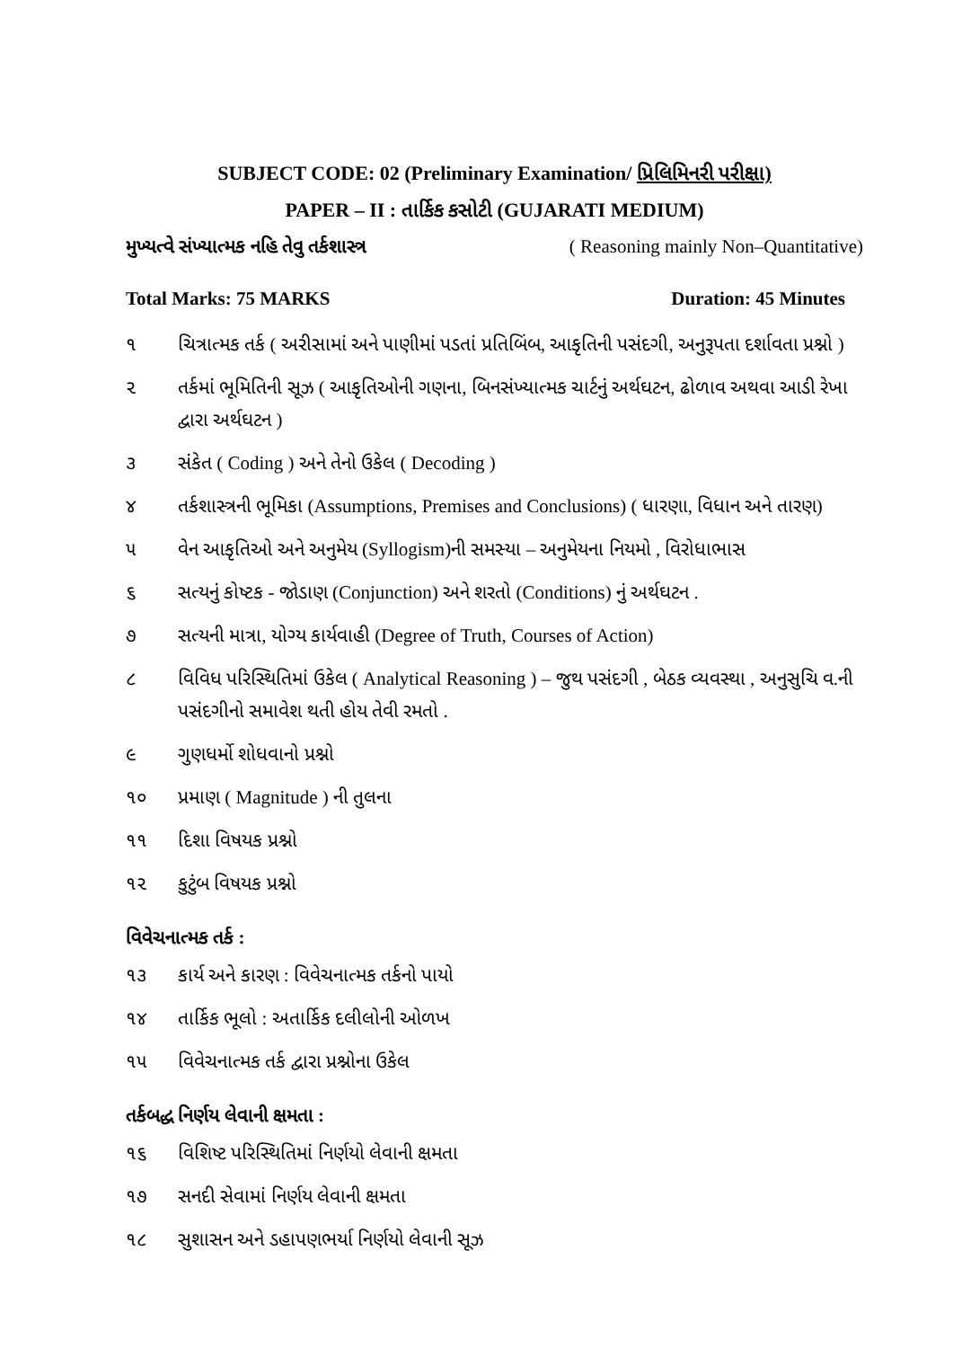SUBJECT CODE: 02 (Preliminary Examination/ પ્રિલિમિનરી પરીક્ષા)
PAPER – II : તાર્કિક કસોટી (GUJARATI MEDIUM)
મુખ્યત્વે સંખ્યાત્મક નહિ તેવુ તર્કશાસ્ત્ર ( Reasoning mainly Non–Quantitative)
Total Marks: 75 MARKS Duration: 45 Minutes
૧ ચિત્રાત્મક તર્ક ( અરીસામાં અને પાણીમાં પડતાં પ્રતિબિંબ, આકૃતિની પસંદગી, અનુરૂપતા દર્શાવતા પ્રશ્નો )
૨ તર્કમાં ભૂમિતિની સૂઝ ( આકૃતિઓની ગણના, બિનસંખ્યાત્મક ચાર્ટનું અર્થઘટન, ઢોળાવ અથવા આડી રેખા દ્વારા અર્થઘટન )
૩ સંકેત ( Coding ) અને તેનો ઉકેલ ( Decoding )
૪ તર્કશાસ્ત્રની ભૂમિકા (Assumptions, Premises and Conclusions) ( ધારણા, વિધાન અને તારણ)
૫ વેન આકૃતિઓ અને અનુમેય (Syllogism)ની સમસ્યા – અનુમેયના નિયમો , વિરોધાભાસ
૬ સત્યનું કોષ્ટક - જોડાણ (Conjunction) અને શરતો (Conditions) નું અર્થઘટન .
૭ સત્યની માત્રા, યોગ્ય કાર્યવાહી (Degree of Truth, Courses of Action)
૮ વિવિધ પરિસ્થિતિમાં ઉકેલ ( Analytical Reasoning ) – જુથ પસંદગી , બેઠક વ્યવસ્થા , અનુસુચિ વ.ની પસંદગીનો સમાવેશ થતી હોય તેવી રમતો .
૯ ગુણધર્મો શોધવાનો પ્રશ્નો
૧૦ પ્રમાણ ( Magnitude ) ની તુલના
૧૧ દિશા વિષયક પ્રશ્નો
૧૨ કુટુંબ વિષયક પ્રશ્નો
વિવેચનાત્મક તર્ક :
૧૩ કાર્ય અને કારણ : વિવેચનાત્મક તર્કનો પાયો
૧૪ તાર્કિક ભૂલો : અતાર્કિક દલીલોની ઓળખ
૧૫ વિવેચનાત્મક તર્ક દ્વારા પ્રશ્નોના ઉકેલ
તર્કબદ્ધ નિર્ણય લેવાની ક્ષમતા :
૧૬ વિશિષ્ટ પરિસ્થિતિમાં નિર્ણયો લેવાની ક્ષમતા
૧૭ સનદી સેવામાં નિર્ણય લેવાની ક્ષમતા
૧૮ સુશાસન અને ડહાપણભર્યા નિર્ણયો લેવાની સૂઝ